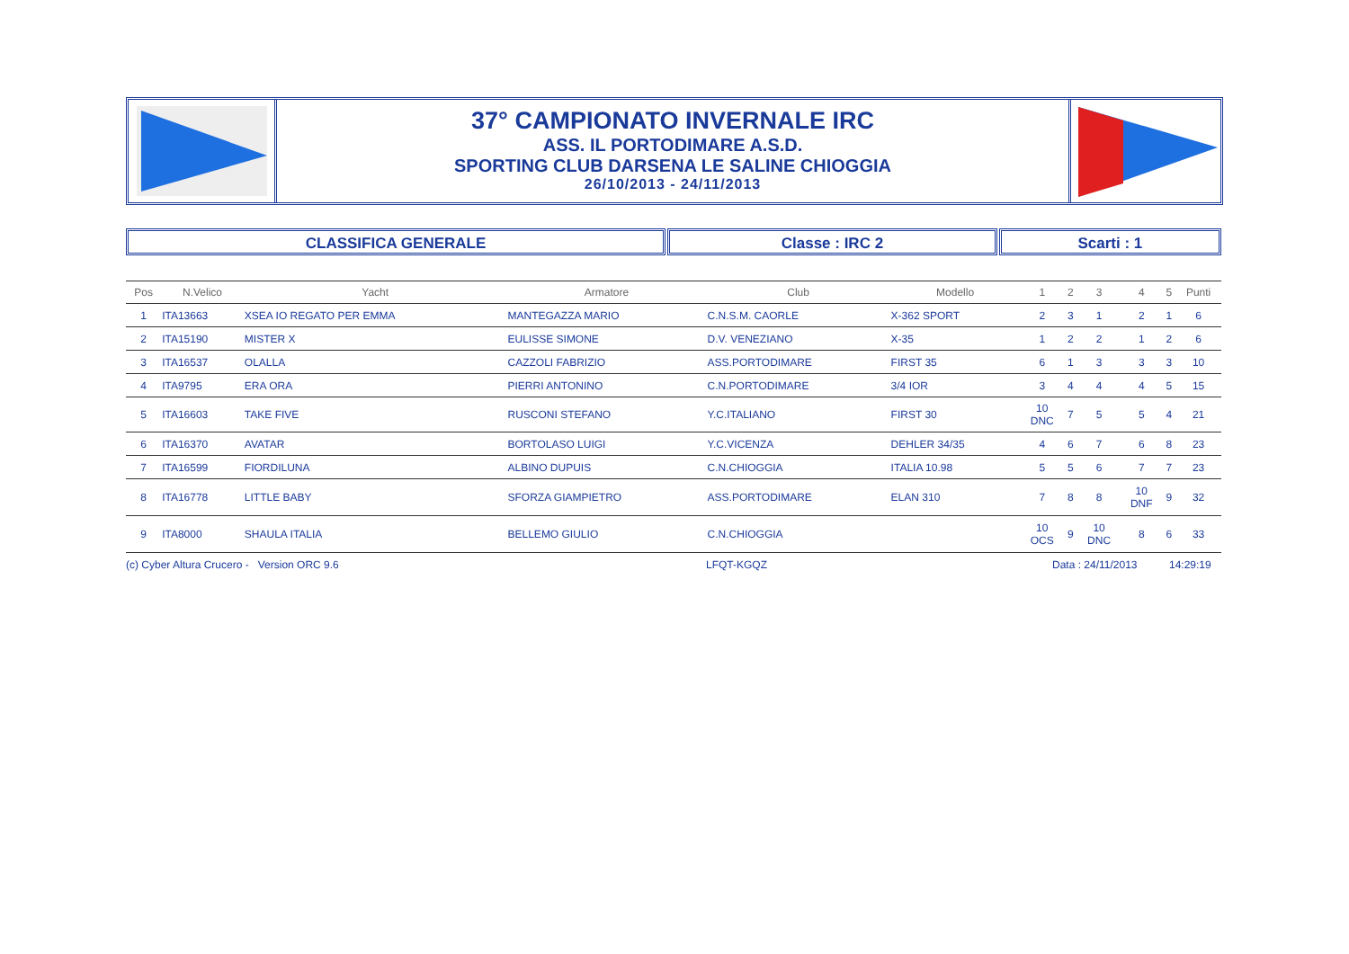37° CAMPIONATO INVERNALE IRC
ASS. IL PORTODIMARE A.S.D.
SPORTING CLUB DARSENA LE SALINE CHIOGGIA
26/10/2013 - 24/11/2013
CLASSIFICA GENERALE Classe : IRC 2 Scarti : 1
| Pos | N.Velico | Yacht | Armatore | Club | Modello | 1 | 2 | 3 | 4 | 5 | Punti |
| --- | --- | --- | --- | --- | --- | --- | --- | --- | --- | --- | --- |
| 1 | ITA13663 | XSEA IO REGATO PER EMMA | MANTEGAZZA MARIO | C.N.S.M. CAORLE | X-362 SPORT | 2 | 3 | 1 | 2 | 1 | 6 |
| 2 | ITA15190 | MISTER X | EULISSE SIMONE | D.V. VENEZIANO | X-35 | 1 | 2 | 2 | 1 | 2 | 6 |
| 3 | ITA16537 | OLALLA | CAZZOLI FABRIZIO | ASS.PORTODIMARE | FIRST 35 | 6 | 1 | 3 | 3 | 3 | 10 |
| 4 | ITA9795 | ERA ORA | PIERRI ANTONINO | C.N.PORTODIMARE | 3/4 IOR | 3 | 4 | 4 | 4 | 5 | 15 |
| 5 | ITA16603 | TAKE FIVE | RUSCONI STEFANO | Y.C.ITALIANO | FIRST 30 | 10 DNC | 7 | 5 | 5 | 4 | 21 |
| 6 | ITA16370 | AVATAR | BORTOLASO LUIGI | Y.C.VICENZA | DEHLER 34/35 | 4 | 6 | 7 | 6 | 8 | 23 |
| 7 | ITA16599 | FIORDILUNA | ALBINO DUPUIS | C.N.CHIOGGIA | ITALIA 10.98 | 5 | 5 | 6 | 7 | 7 | 23 |
| 8 | ITA16778 | LITTLE BABY | SFORZA GIAMPIETRO | ASS.PORTODIMARE | ELAN 310 | 7 | 8 | 8 | 10 DNF | 9 | 32 |
| 9 | ITA8000 | SHAULA ITALIA | BELLEMO GIULIO | C.N.CHIOGGIA | | 10 OCS | 9 | 10 DNC | 8 | 6 | 33 |
(c) Cyber Altura Crucero - Version ORC 9.6 LFQT-KGQZ Data : 24/11/2013 14:29:19